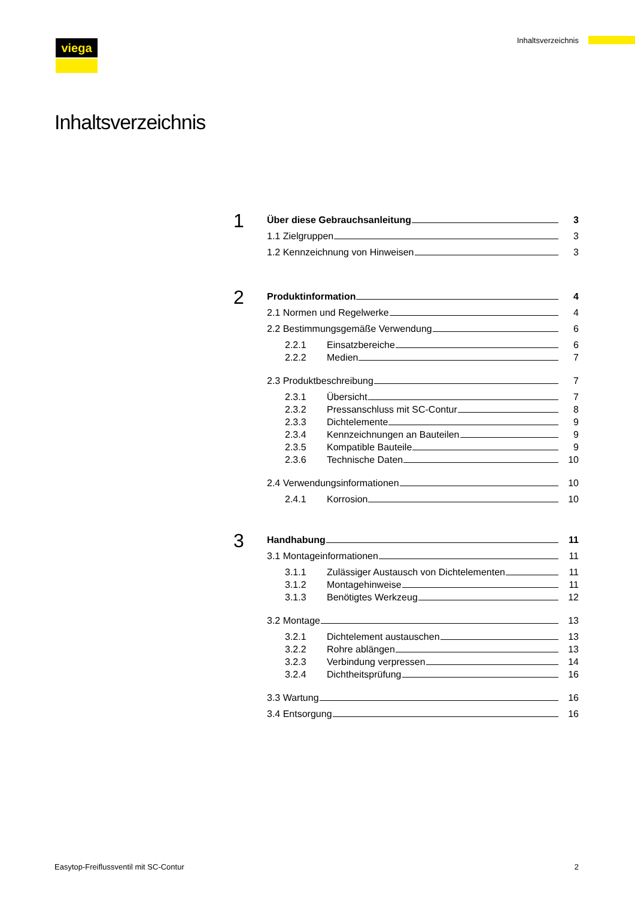viega Inhaltsverzeichnis
Inhaltsverzeichnis
1
Über diese Gebrauchsanleitung 3
1.1 Zielgruppen 3
1.2 Kennzeichnung von Hinweisen 3
2
Produktinformation 4
2.1 Normen und Regelwerke 4
2.2 Bestimmungsgemäße Verwendung 6
2.2.1 Einsatzbereiche 6
2.2.2 Medien 7
2.3 Produktbeschreibung 7
2.3.1 Übersicht 7
2.3.2 Pressanschluss mit SC-Contur 8
2.3.3 Dichtelemente 9
2.3.4 Kennzeichnungen an Bauteilen 9
2.3.5 Kompatible Bauteile 9
2.3.6 Technische Daten 10
2.4 Verwendungsinformationen 10
2.4.1 Korrosion 10
3
Handhabung 11
3.1 Montageinformationen 11
3.1.1 Zulässiger Austausch von Dichtelementen 11
3.1.2 Montagehinweise 11
3.1.3 Benötigtes Werkzeug 12
3.2 Montage 13
3.2.1 Dichtelement austauschen 13
3.2.2 Rohre ablängen 13
3.2.3 Verbindung verpressen 14
3.2.4 Dichtheitsprüfung 16
3.3 Wartung 16
3.4 Entsorgung 16
Easytop-Freiflussventil mit SC-Contur 2